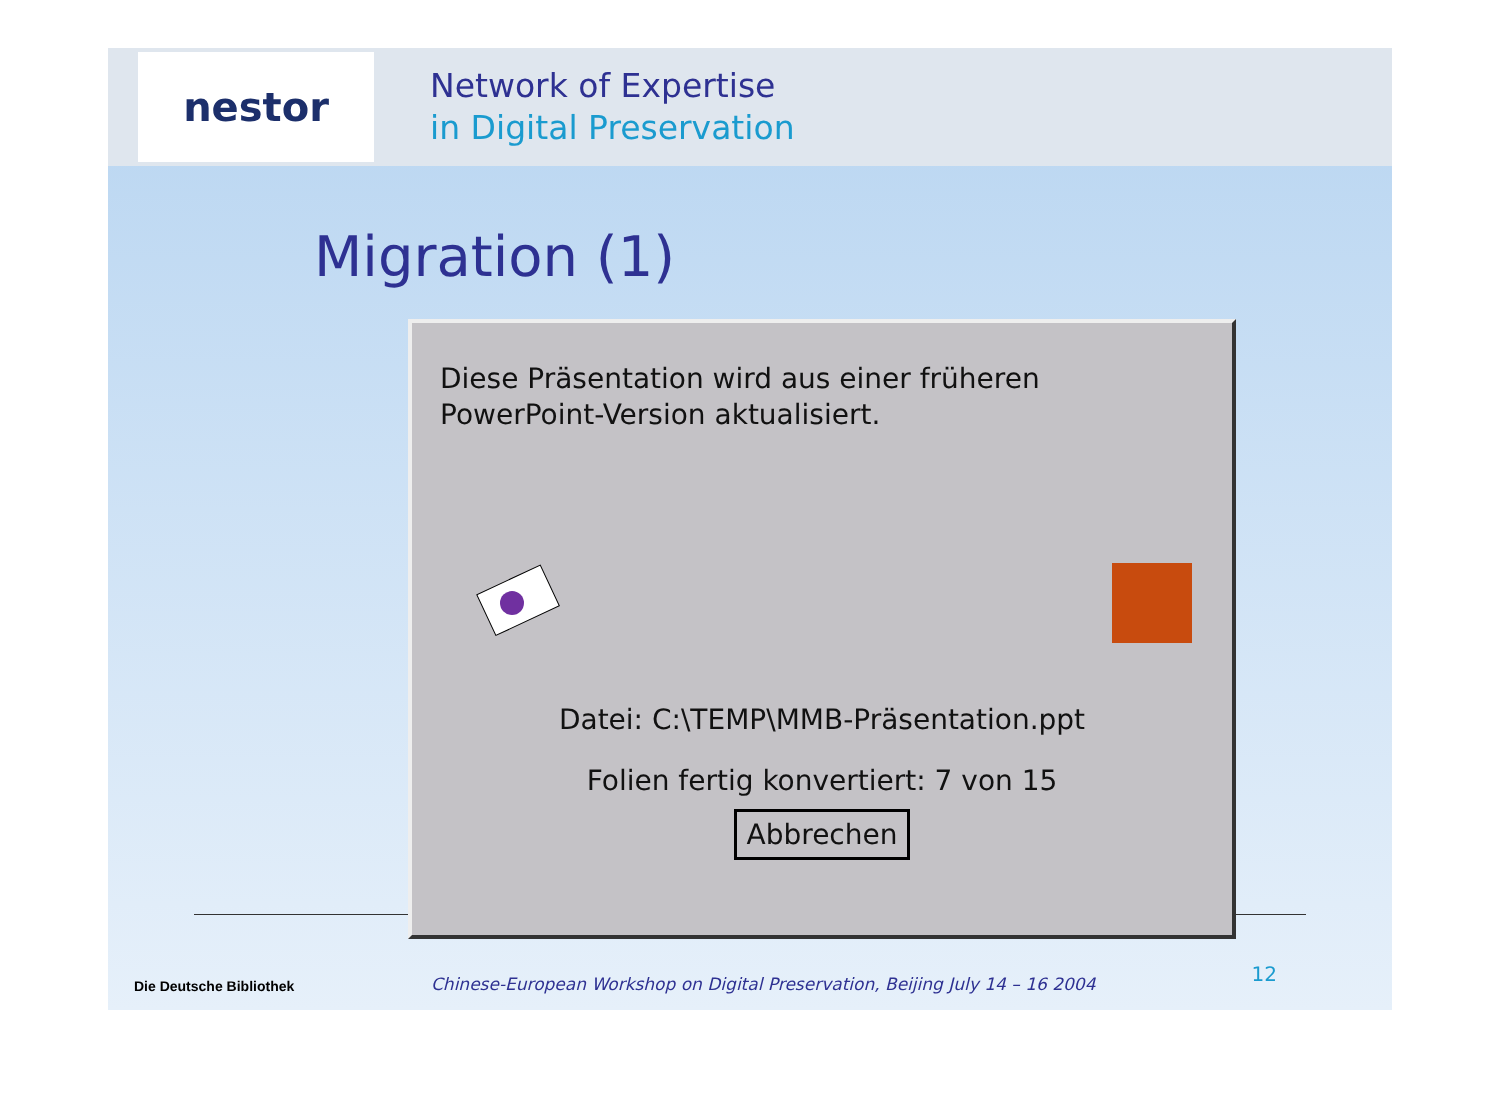nestor
Network of Expertise
in Digital Preservation
Migration (1)
Diese Präsentation wird aus einer früheren
PowerPoint-Version aktualisiert.
Datei: C:\TEMP\MMB-Präsentation.ppt
Folien fertig konvertiert: 7 von 15
Abbrechen
Die Deutsche Bibliothek Chinese-European Workshop on Digital Preservation, Beijing July 14 – 16 2004 12